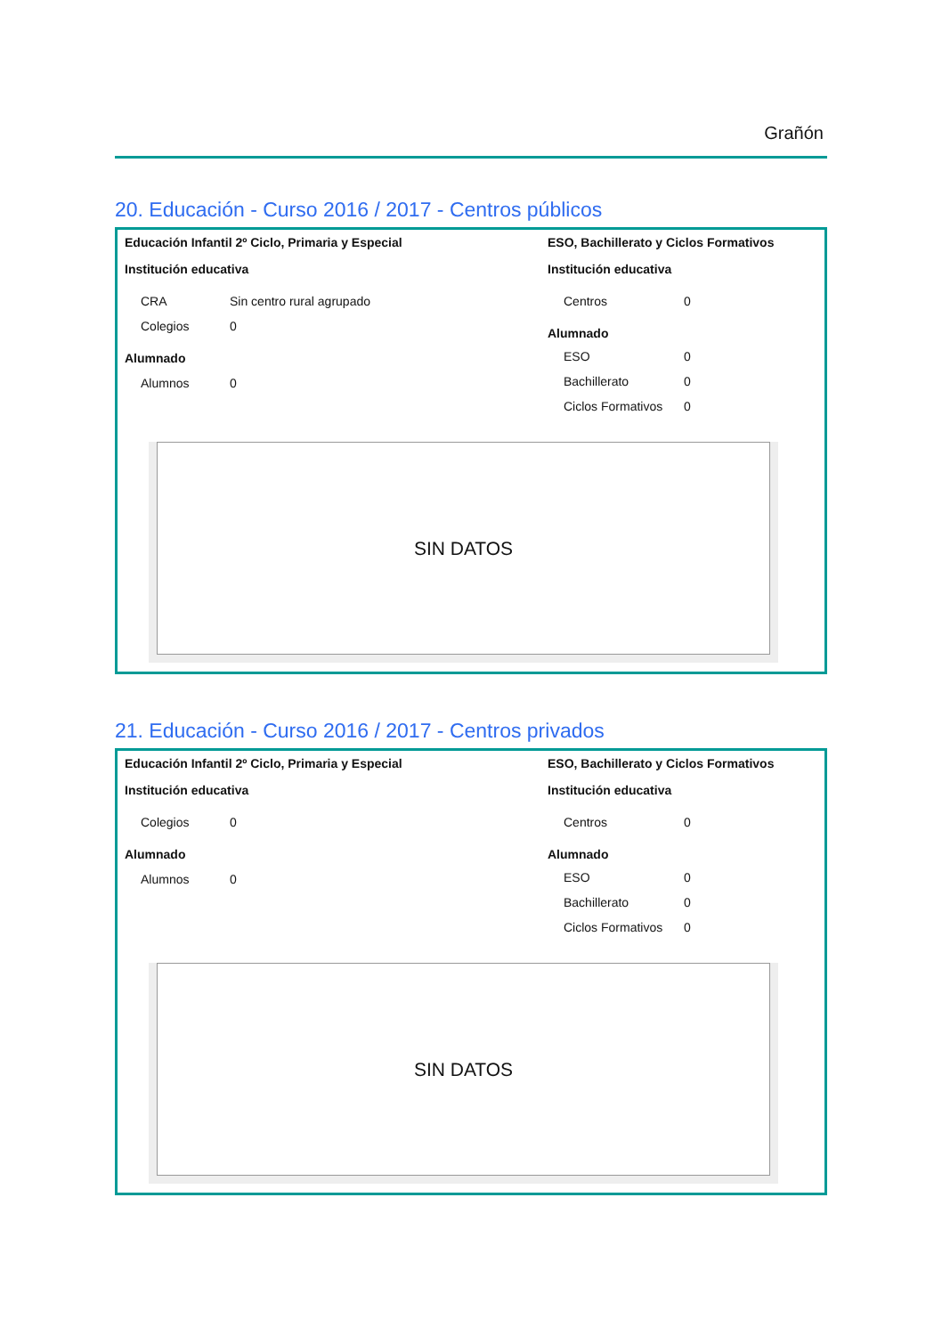Grañón
20. Educación - Curso 2016 / 2017 - Centros públicos
Educación Infantil 2º Ciclo, Primaria y Especial
Institución educativa
| CRA | Sin centro rural agrupado |
| Colegios | 0 |
Alumnado
| Alumnos | 0 |
ESO, Bachillerato y Ciclos Formativos
Institución educativa
| Centros | 0 |
Alumnado
| ESO | 0 |
| Bachillerato | 0 |
| Ciclos Formativos | 0 |
SIN DATOS
21. Educación - Curso 2016 / 2017 - Centros privados
Educación Infantil 2º Ciclo, Primaria y Especial
Institución educativa
| Colegios | 0 |
Alumnado
| Alumnos | 0 |
ESO, Bachillerato y Ciclos Formativos
Institución educativa
| Centros | 0 |
Alumnado
| ESO | 0 |
| Bachillerato | 0 |
| Ciclos Formativos | 0 |
SIN DATOS